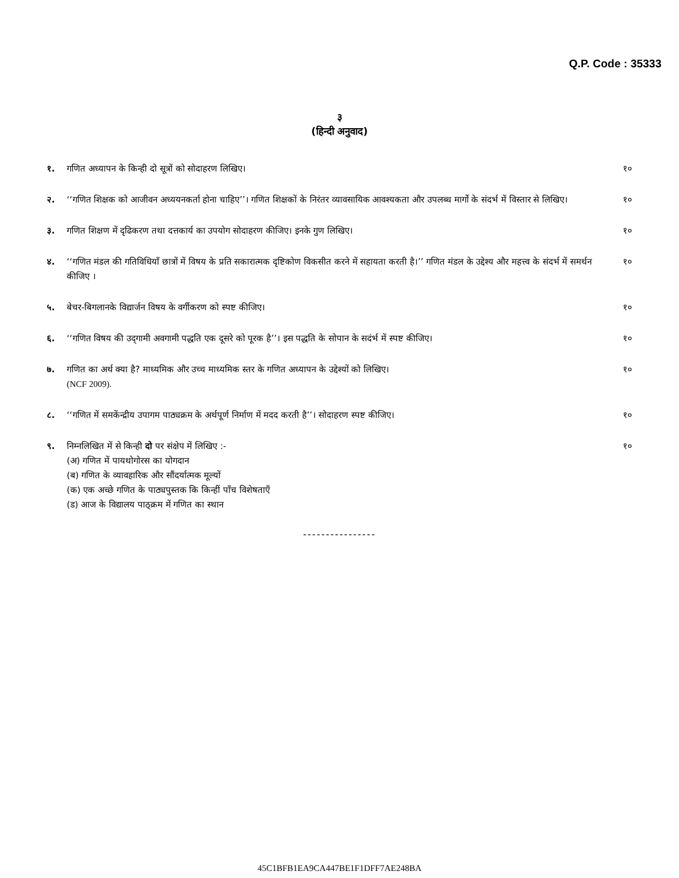Q.P. Code : 35333
३
(हिन्दी अनुवाद)
१. गणित अध्यापन के किन्ही दो सूत्रों को सोदाहरण लिखिए।
१०
२. ‘‘गणित शिक्षक को आजीवन अध्ययनकर्ता होना चाहिए’’। गणित शिक्षकों के निरंतर व्यावसायिक आवश्यकता और उपलब्ध मार्गो के संदर्भ में विस्तार से लिखिए।
१०
३. गणित शिक्षण में दृढिकरण तथा दत्तकार्य का उपयोग सोदाहरण कीजिए। इनके गुण लिखिए।
१०
४. ‘‘गणित मंडल की गतिविधियाँ छात्रों में विषय के प्रति सकारात्मक दृष्टिकोण विकसीत करने में सहायता करती है।’’ गणित मंडल के उद्देश्य और महत्त्व के संदर्भ में समर्थन कीजिए ।
१०
५. बेचर-बिगलानके विद्यार्जन विषय के वर्गीकरण को स्पष्ट कीजिए।
१०
६. ‘‘गणित विषय की उद्‌गामी अवगामी पद्धति एक दूसरे को पूरक है’’। इस पद्धति के सोपान के सदंर्भ में स्पष्ट कीजिए।
१०
७. गणित का अर्थ क्या है? माध्यमिक और उच्च माध्यमिक स्तर के गणित अध्यापन के उद्देश्यों को लिखिए।
(NCF 2009).
१०
८. ‘‘गणित में समकेंन्द्रीय उपागम पाठ्यक्रम के अर्थपूर्ण निर्माण में मदद करती है’’। सोदाहरण स्पष्ट कीजिए।
१०
९. निम्नलिखित में से किन्ही दो पर संक्षेप में लिखिए :-
(अ) गणित में पायथोगोरस का योगदान
(ब) गणित के व्यावहारिक और सौंदर्यात्मक मूल्यों
(क) एक अच्छे गणित के पाठ्यपुस्तक कि किन्हीं पाँच विशेषताएँ
(ड) आज के विद्यालय पाठ्क्रम में गणित का स्थान
१०
----------------
45C1BFB1EA9CA447BE1F1DFF7AE248BA